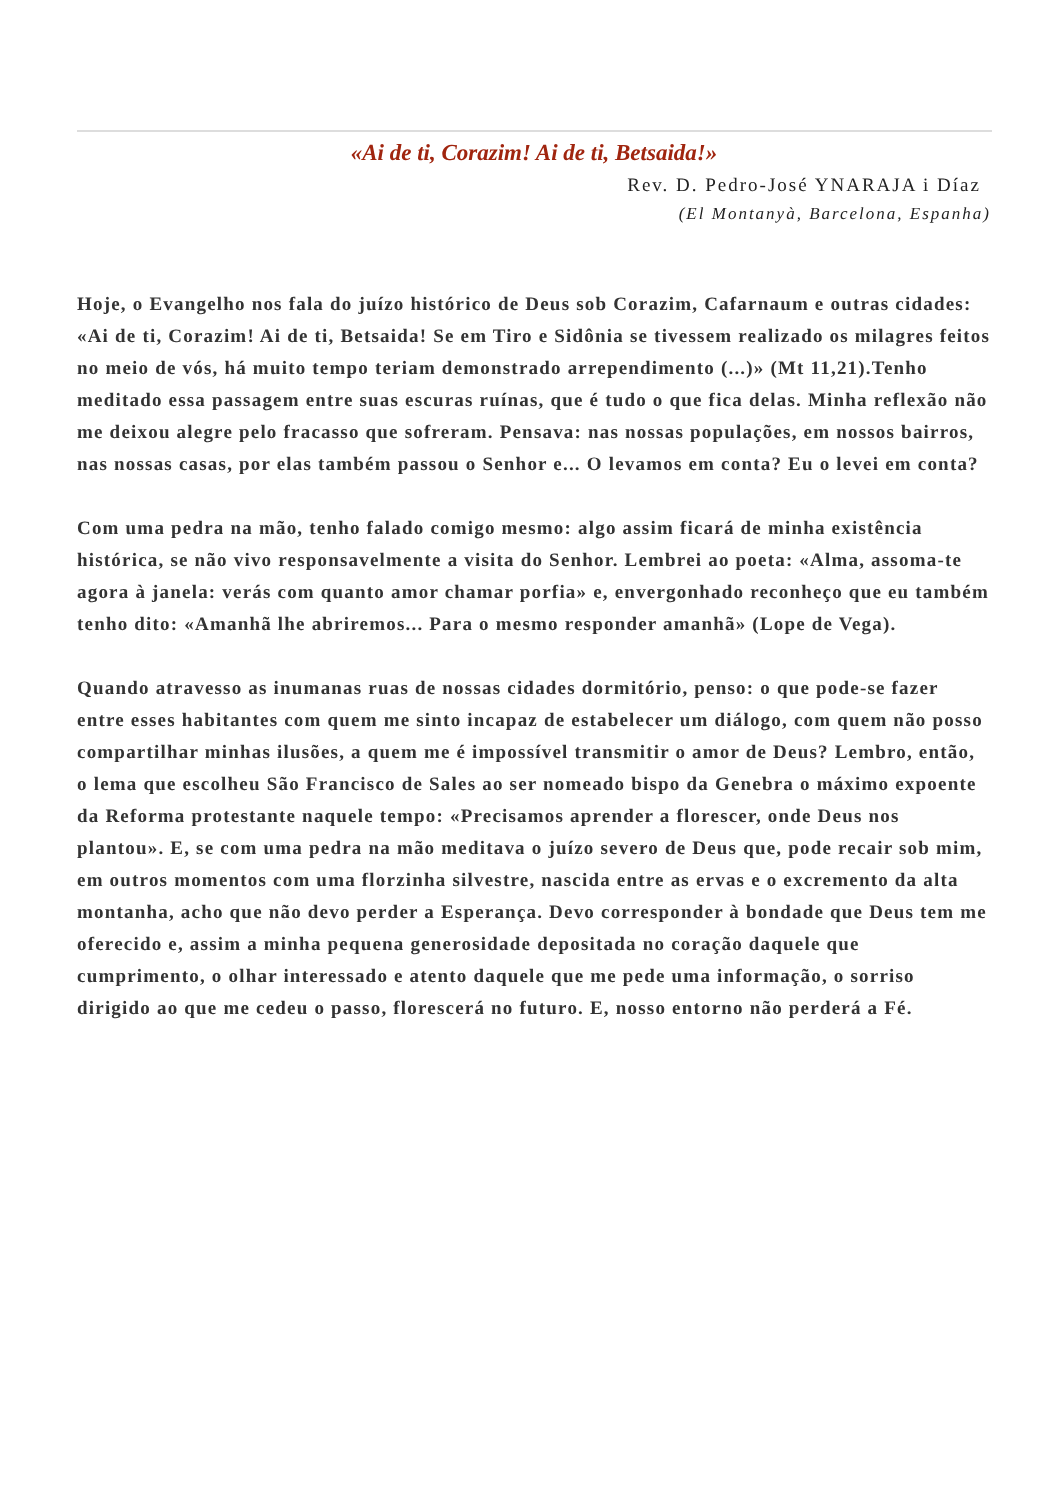«Ai de ti, Corazim! Ai de ti, Betsaida!»
Rev. D. Pedro-José YNARAJA i Díaz
(El Montanyà, Barcelona, Espanha)
Hoje, o Evangelho nos fala do juízo histórico de Deus sob Corazim, Cafarnaum e outras cidades: «Ai de ti, Corazim! Ai de ti, Betsaida! Se em Tiro e Sidônia se tivessem realizado os milagres feitos no meio de vós, há muito tempo teriam demonstrado arrependimento (...)» (Mt 11,21).Tenho meditado essa passagem entre suas escuras ruínas, que é tudo o que fica delas. Minha reflexão não me deixou alegre pelo fracasso que sofreram. Pensava: nas nossas populações, em nossos bairros, nas nossas casas, por elas também passou o Senhor e... O levamos em conta? Eu o levei em conta?
Com uma pedra na mão, tenho falado comigo mesmo: algo assim ficará de minha existência histórica, se não vivo responsavelmente a visita do Senhor. Lembrei ao poeta: «Alma, assoma-te agora à janela: verás com quanto amor chamar porfia» e, envergonhado reconheço que eu também tenho dito: «Amanhã lhe abriremos... Para o mesmo responder amanhã» (Lope de Vega).
Quando atravesso as inumanas ruas de nossas cidades dormitório, penso: o que pode-se fazer entre esses habitantes com quem me sinto incapaz de estabelecer um diálogo, com quem não posso compartilhar minhas ilusões, a quem me é impossível transmitir o amor de Deus? Lembro, então, o lema que escolheu São Francisco de Sales ao ser nomeado bispo da Genebra o máximo expoente da Reforma protestante naquele tempo: «Precisamos aprender a florescer, onde Deus nos plantou». E, se com uma pedra na mão meditava o juízo severo de Deus que, pode recair sob mim, em outros momentos com uma florzinha silvestre, nascida entre as ervas e o excremento da alta montanha, acho que não devo perder a Esperança. Devo corresponder à bondade que Deus tem me oferecido e, assim a minha pequena generosidade depositada no coração daquele que cumprimento, o olhar interessado e atento daquele que me pede uma informação, o sorriso dirigido ao que me cedeu o passo, florescerá no futuro. E, nosso entorno não perderá a Fé.